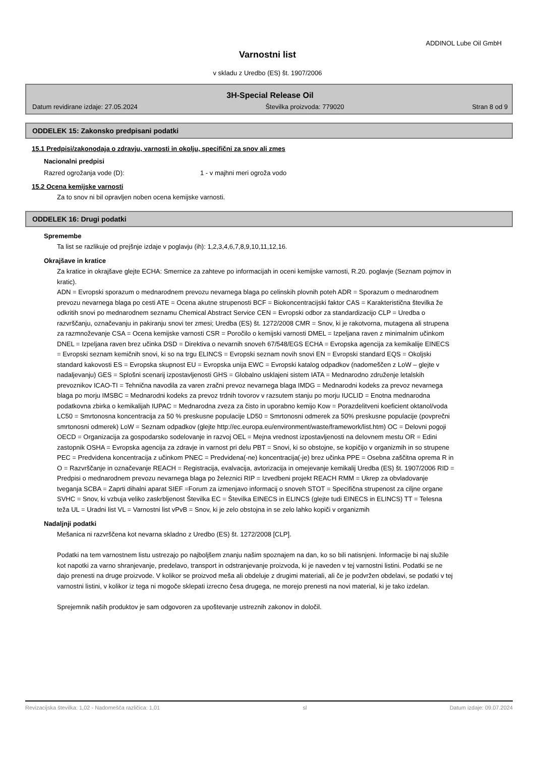ADDINOL Lube Oil GmbH
Varnostni list
v skladu z Uredbo (ES) št. 1907/2006
3H-Special Release Oil
Datum revidirane izdaje: 27.05.2024 Številka proizvoda: 779020 Stran 8 od 9
ODDELEK 15: Zakonsko predpisani podatki
15.1 Predpisi/zakonodaja o zdravju, varnosti in okolju, specifični za snov ali zmes
Nacionalni predpisi
Razred ogrožanja vode (D): 1 - v majhni meri ogroža vodo
15.2 Ocena kemijske varnosti
Za to snov ni bil opravljen noben ocena kemijske varnosti.
ODDELEK 16: Drugi podatki
Spremembe
Ta list se razlikuje od prejšnje izdaje v poglavju (ih): 1,2,3,4,6,7,8,9,10,11,12,16.
Okrajšave in kratice
Za kratice in okrajšave glejte ECHA: Smernice za zahteve po informacijah in oceni kemijske varnosti, R.20. poglavje (Seznam pojmov in kratic).
ADN = Evropski sporazum o mednarodnem prevozu nevarnega blaga po celinskih plovnih poteh ADR = Sporazum o mednarodnem prevozu nevarnega blaga po cesti ATE = Ocena akutne strupenosti BCF = Biokoncentracijski faktor CAS = Karakteristična številka že odkritih snovi po mednarodnem seznamu Chemical Abstract Service CEN = Evropski odbor za standardizacijo CLP = Uredba o razvrščanju, označevanju in pakiranju snovi ter zmesi; Uredba (ES) št. 1272/2008 CMR = Snov, ki je rakotvorna, mutagena ali strupena za razmnoževanje CSA = Ocena kemijske varnosti CSR = Poročilo o kemijski varnosti DMEL = Izpeljana raven z minimalnim učinkom DNEL = Izpeljana raven brez učinka DSD = Direktiva o nevarnih snoveh 67/548/EGS ECHA = Evropska agencija za kemikalije EINECS = Evropski seznam kemičnih snovi, ki so na trgu ELINCS = Evropski seznam novih snovi EN = Evropski standard EQS = Okoljski standard kakovosti ES = Evropska skupnost EU = Evropska unija EWC = Evropski katalog odpadkov (nadomeščen z LoW – glejte v nadaljevanju) GES = Splošni scenarij izpostavljenosti GHS = Globalno usklajeni sistem IATA = Mednarodno združenje letalskih prevoznikov ICAO-TI = Tehnična navodila za varen zračni prevoz nevarnega blaga IMDG = Mednarodni kodeks za prevoz nevarnega blaga po morju IMSBC = Mednarodni kodeks za prevoz trdnih tovorov v razsutem stanju po morju IUCLID = Enotna mednarodna podatkovna zbirka o kemikalijah IUPAC = Mednarodna zveza za čisto in uporabno kemijo Kow = Porazdelitveni koeficient oktanol/voda LC50 = Smrtonosna koncentracija za 50 % preskusne populacije LD50 = Smrtonosni odmerek za 50% preskusne populacije (povprečni smrtonosni odmerek) LoW = Seznam odpadkov (glejte http://ec.europa.eu/environment/waste/framework/list.htm) OC = Delovni pogoji OECD = Organizacija za gospodarsko sodelovanje in razvoj OEL = Mejna vrednost izpostavljenosti na delovnem mestu OR = Edini zastopnik OSHA = Evropska agencija za zdravje in varnost pri delu PBT = Snovi, ki so obstojne, se kopičijo v organizmih in so strupene PEC = Predvidena koncentracija z učinkom PNEC = Predvidena(-ne) koncentracija(-je) brez učinka PPE = Osebna zaščitna oprema R in O = Razvrščanje in označevanje REACH = Registracija, evalvacija, avtorizacija in omejevanje kemikalij Uredba (ES) št. 1907/2006 RID = Predpisi o mednarodnem prevozu nevarnega blaga po železnici RIP = Izvedbeni projekt REACH RMM = Ukrep za obvladovanje tveganja SCBA = Zaprti dihalni aparat SIEF =Forum za izmenjavo informacij o snoveh STOT = Specifična strupenost za ciljne organe SVHC = Snov, ki vzbuja veliko zaskrbljenost Številka EC = Številka EINECS in ELINCS (glejte tudi EINECS in ELINCS) TT = Telesna teža UL = Uradni list VL = Varnostni list vPvB = Snov, ki je zelo obstojna in se zelo lahko kopiči v organizmih
Nadaljnji podatki
Mešanica ni razvrščena kot nevarna skladno z Uredbo (ES) št. 1272/2008 [CLP].
Podatki na tem varnostnem listu ustrezajo po najboljšem znanju našim spoznajem na dan, ko so bili natisnjeni. Informacije bi naj služile kot napotki za varno shranjevanje, predelavo, transport in odstranjevanje proizvoda, ki je naveden v tej varnostni listini. Podatki se ne dajo prenesti na druge proizvode. V kolikor se proizvod meša ali obdeluje z drugimi materiali, ali če je podvržen obdelavi, se podatki v tej varnostni listini, v kolikor iz tega ni mogoče sklepati izrecno česa drugega, ne morejo prenesti na novi material, ki je tako izdelan.
Sprejemnik naših produktov je sam odgovoren za upoštevanje ustreznih zakonov in določil.
Revizacijska številka: 1,02 - Nadomešča različica: 1,01 sl Datum izdaje: 09.07.2024